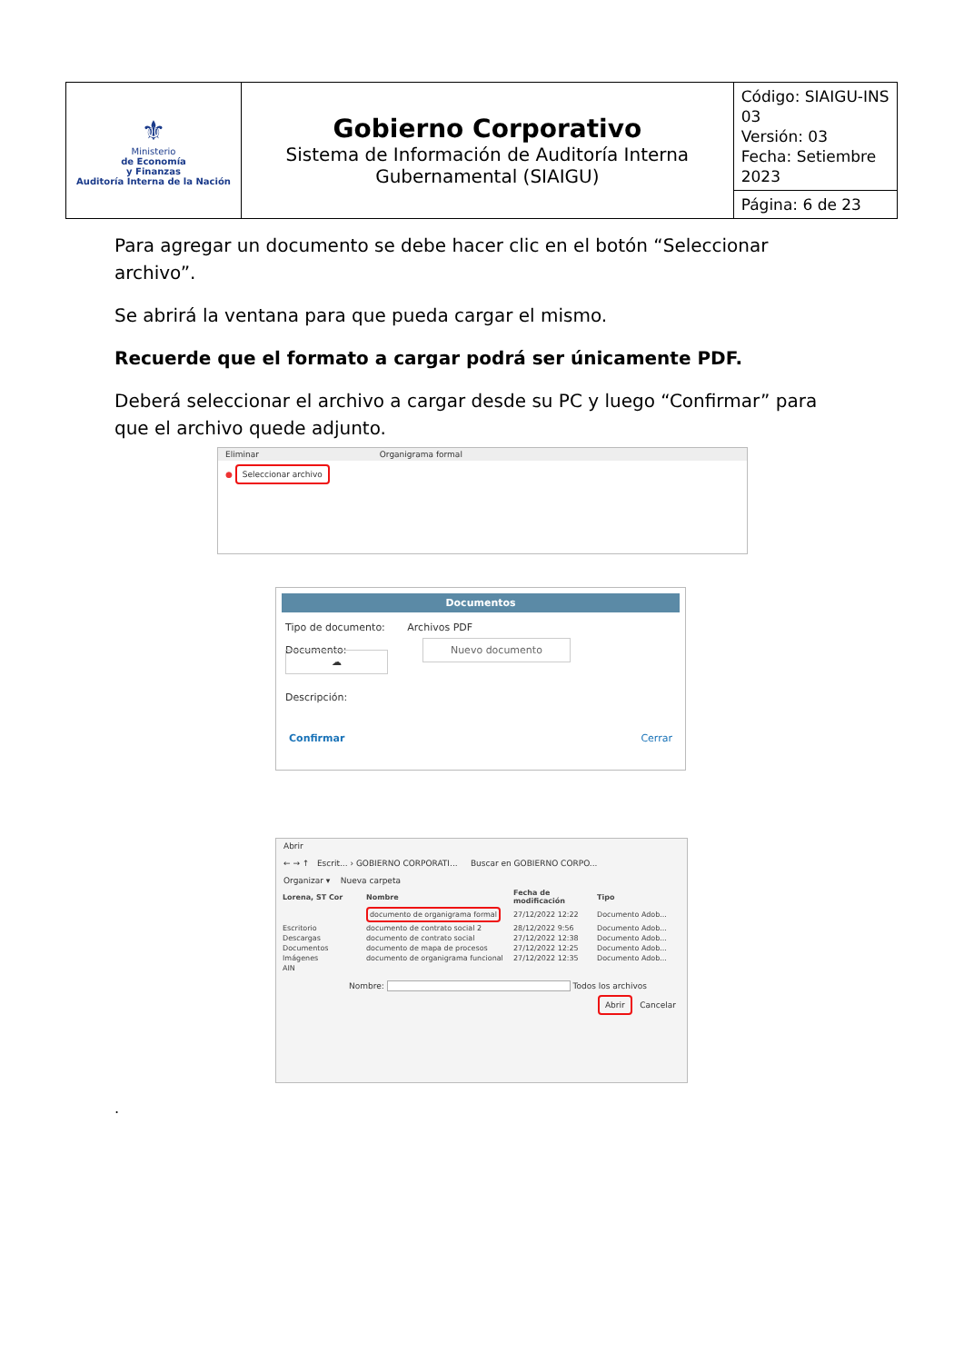| ⚜ Ministerio de Economía y Finanzas Auditoría Interna de la Nación | Gobierno Corporativo Sistema de Información de Auditoría Interna Gubernamental (SIAIGU) | Código: SIAIGU-INS 03 Versión: 03 Fecha: Setiembre 2023 |
| | | Página: 6 de 23 |
Para agregar un documento se debe hacer clic en el botón “Seleccionar archivo”.
Se abrirá la ventana para que pueda cargar el mismo.
Recuerde que el formato a cargar podrá ser únicamente PDF.
Deberá seleccionar el archivo a cargar desde su PC y luego “Confirmar” para que el archivo quede adjunto.
Eliminar Organigrama formal
● Seleccionar archivo
Documentos
Tipo de documento: Archivos PDF
Documento: Nuevo documento ☁
Descripción:
Confirmar Cerrar
Abrir
← → ↑ Escrit... › GOBIERNO CORPORATI... Buscar en GOBIERNO CORPO...
Organizar ▾ Nueva carpeta
| Lorena, ST Cor | Nombre | Fecha de modificación | Tipo |
| --- | --- | --- | --- |
| | documento de organigrama formal | 27/12/2022 12:22 | Documento Adob... |
| Escritorio | documento de contrato social 2 | 28/12/2022 9:56 | Documento Adob... |
| Descargas | documento de contrato social | 27/12/2022 12:38 | Documento Adob... |
| Documentos | documento de mapa de procesos | 27/12/2022 12:25 | Documento Adob... |
| Imágenes | documento de organigrama funcional | 27/12/2022 12:35 | Documento Adob... |
| AIN | | | |
Nombre: Todos los archivos
Abrir Cancelar
.